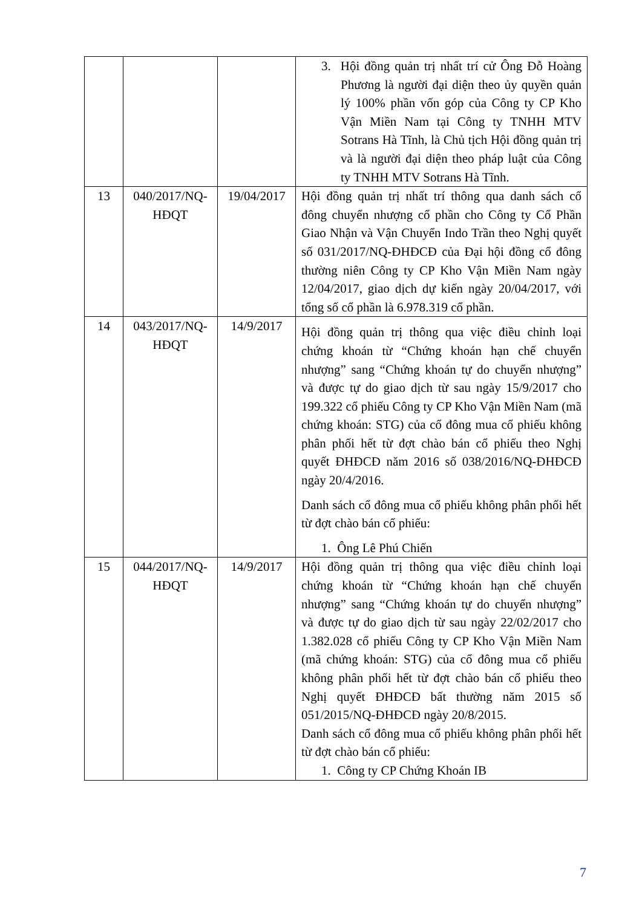| | | | 3. Hội đồng quản trị nhất trí cử Ông Đỗ Hoàng Phương là người đại diện theo ủy quyền quản lý 100% phần vốn góp của Công ty CP Kho Vận Miền Nam tại Công ty TNHH MTV Sotrans Hà Tĩnh, là Chủ tịch Hội đồng quản trị và là người đại diện theo pháp luật của Công ty TNHH MTV Sotrans Hà Tĩnh. |
| 13 | 040/2017/NQ-HĐQT | 19/04/2017 | Hội đồng quản trị nhất trí thông qua danh sách cổ đông chuyển nhượng cổ phần cho Công ty Cổ Phần Giao Nhận và Vận Chuyển Indo Trần theo Nghị quyết số 031/2017/NQ-ĐHĐCĐ của Đại hội đồng cổ đông thường niên Công ty CP Kho Vận Miền Nam ngày 12/04/2017, giao dịch dự kiến ngày 20/04/2017, với tổng số cổ phần là 6.978.319 cổ phần. |
| 14 | 043/2017/NQ-HĐQT | 14/9/2017 | Hội đồng quản trị thông qua việc điều chỉnh loại chứng khoán từ “Chứng khoán hạn chế chuyển nhượng” sang “Chứng khoán tự do chuyển nhượng” và được tự do giao dịch từ sau ngày 15/9/2017 cho 199.322 cổ phiếu Công ty CP Kho Vận Miền Nam (mã chứng khoán: STG) của cổ đông mua cổ phiếu không phân phối hết từ đợt chào bán cổ phiếu theo Nghị quyết ĐHĐCĐ năm 2016 số 038/2016/NQ-ĐHĐCĐ ngày 20/4/2016. Danh sách cổ đông mua cổ phiếu không phân phối hết từ đợt chào bán cổ phiếu: 1. Ông Lê Phú Chiến |
| 15 | 044/2017/NQ-HĐQT | 14/9/2017 | Hội đồng quản trị thông qua việc điều chỉnh loại chứng khoán từ “Chứng khoán hạn chế chuyển nhượng” sang “Chứng khoán tự do chuyển nhượng” và được tự do giao dịch từ sau ngày 22/02/2017 cho 1.382.028 cổ phiếu Công ty CP Kho Vận Miền Nam (mã chứng khoán: STG) của cổ đông mua cổ phiếu không phân phối hết từ đợt chào bán cổ phiếu theo Nghị quyết ĐHĐCĐ bất thường năm 2015 số 051/2015/NQ-ĐHĐCĐ ngày 20/8/2015. Danh sách cổ đông mua cổ phiếu không phân phối hết từ đợt chào bán cổ phiếu: 1. Công ty CP Chứng Khoán IB |
7